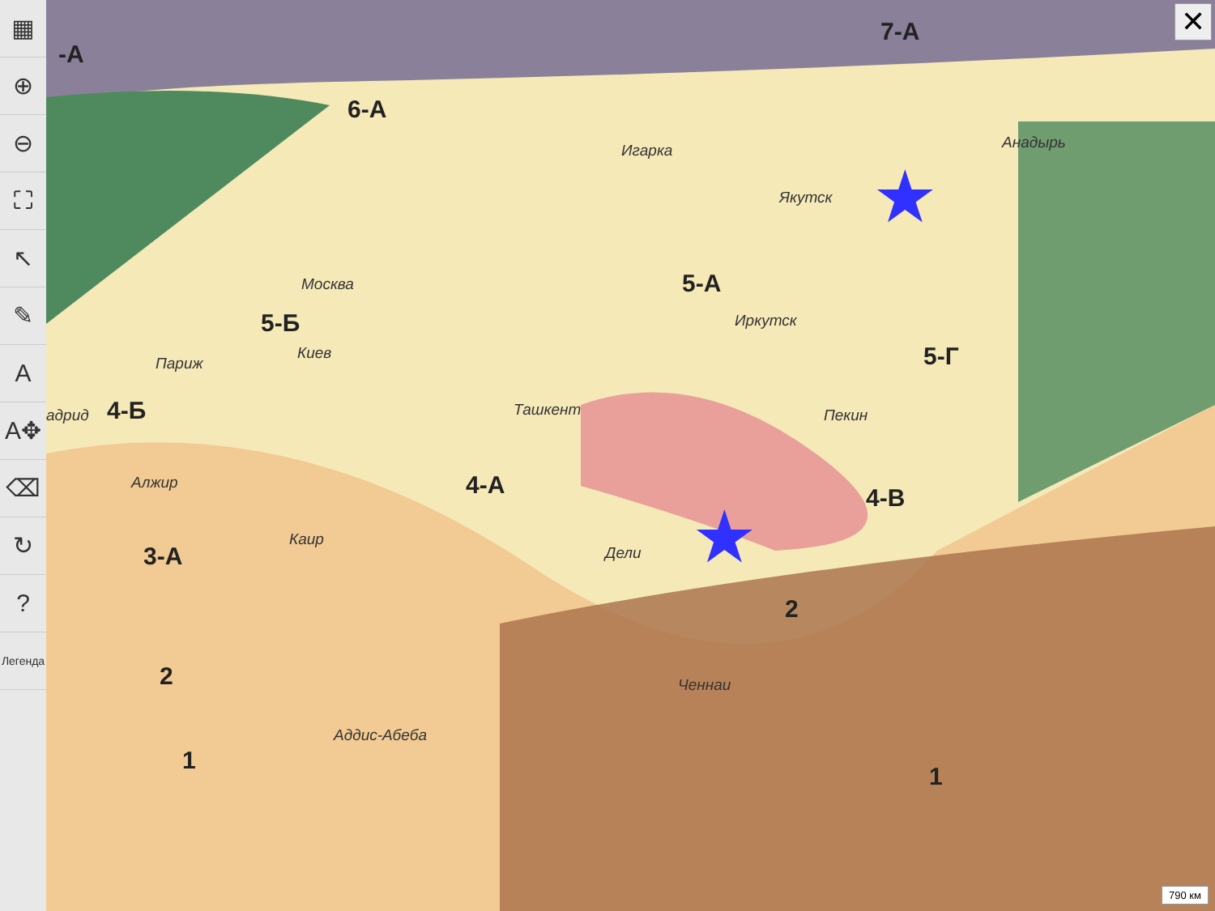▦
⊕
⊖
⛶
↖
✎
A
A✥
⌫
↻
?
Легенда
-А
6-А
7-А
5-А
5-Б
5-Г
4-Б
4-А 4-В
3-А
2
2
1
1
Игарка
Якутск
Анадырь
Москва
Иркутск
Киев
Париж
адрид Ташкент Пекин
Алжир
Каир
Дели
Ченнаи
Аддис-Абеба
★
★
790 км
✕